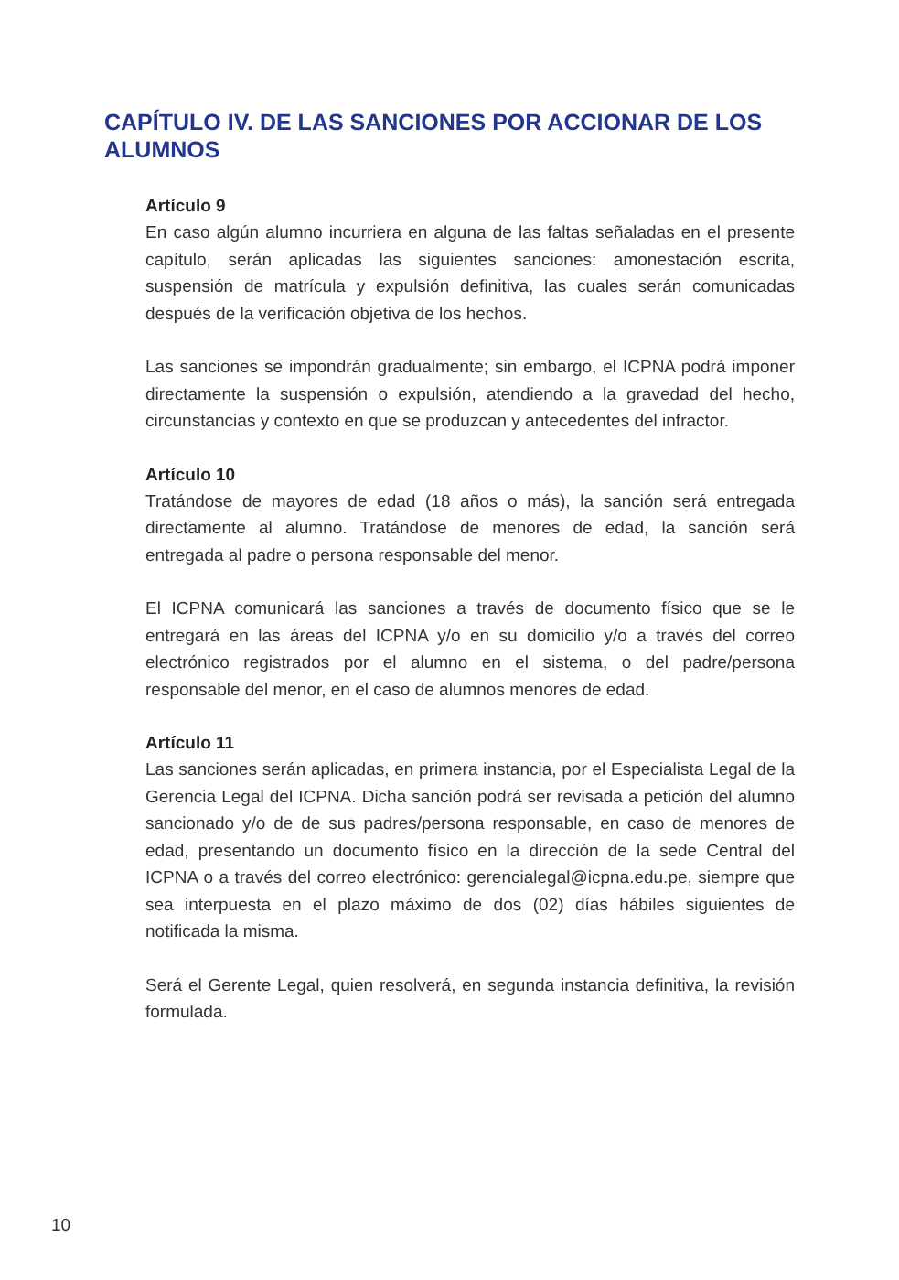CAPÍTULO IV. DE LAS SANCIONES POR ACCIONAR DE LOS ALUMNOS
Artículo 9
En caso algún alumno incurriera en alguna de las faltas señaladas en el presente capítulo, serán aplicadas las siguientes sanciones: amonestación escrita, suspensión de matrícula y expulsión definitiva, las cuales serán comunicadas después de la verificación objetiva de los hechos.
Las sanciones se impondrán gradualmente; sin embargo, el ICPNA podrá imponer directamente la suspensión o expulsión, atendiendo a la gravedad del hecho, circunstancias y contexto en que se produzcan y antecedentes del infractor.
Artículo 10
Tratándose de mayores de edad (18 años o más), la sanción será entregada directamente al alumno. Tratándose de menores de edad, la sanción será entregada al padre o persona responsable del menor.
El ICPNA comunicará las sanciones a través de documento físico que se le entregará en las áreas del ICPNA y/o en su domicilio y/o a través del correo electrónico registrados por el alumno en el sistema, o del padre/persona responsable del menor, en el caso de alumnos menores de edad.
Artículo 11
Las sanciones serán aplicadas, en primera instancia, por el Especialista Legal de la Gerencia Legal del ICPNA. Dicha sanción podrá ser revisada a petición del alumno sancionado y/o de de sus padres/persona responsable, en caso de menores de edad, presentando un documento físico en la dirección de la sede Central del ICPNA o a través del correo electrónico: gerencialegal@icpna.edu.pe, siempre que sea interpuesta en el plazo máximo de dos (02) días hábiles siguientes de notificada la misma.
Será el Gerente Legal, quien resolverá, en segunda instancia definitiva, la revisión formulada.
10